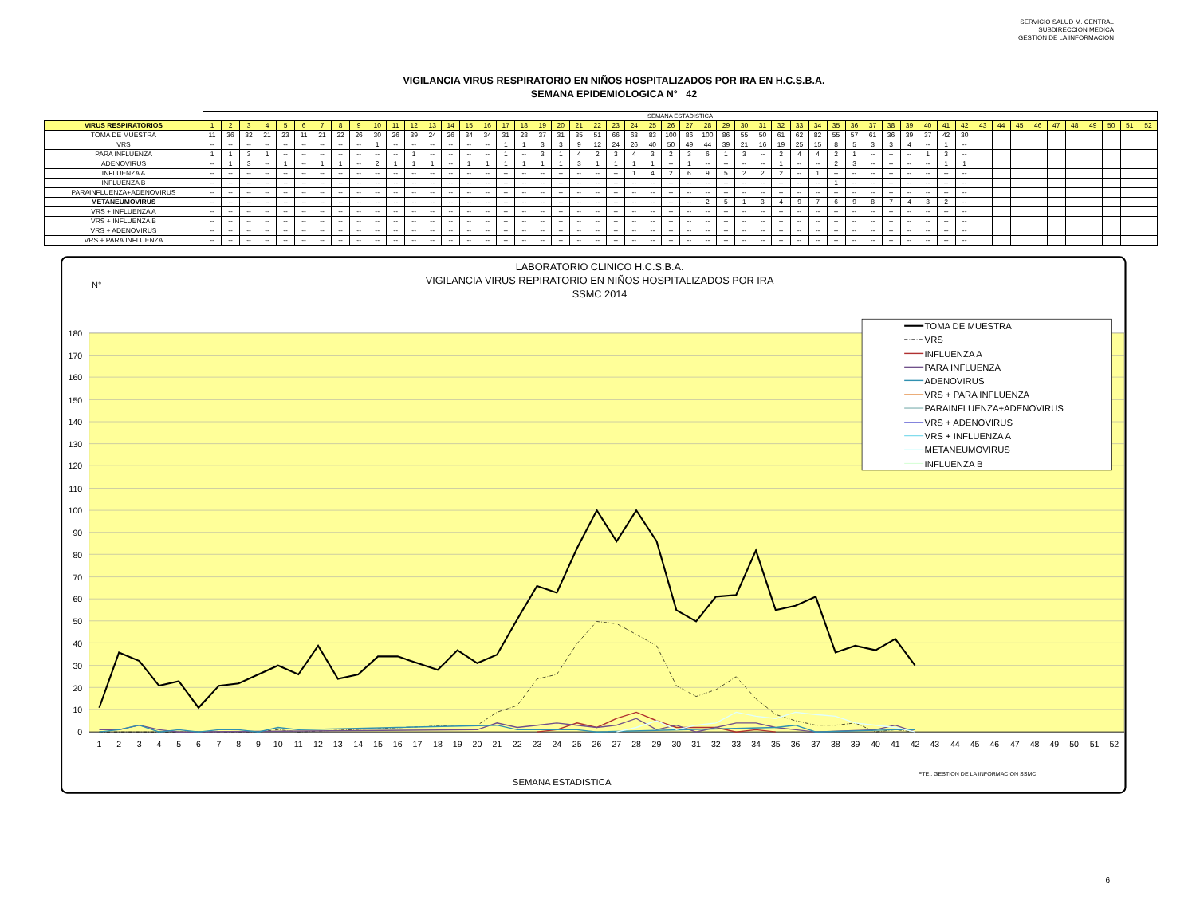SERVICIO SALUD M. CENTRAL
SUBDIRECCION MEDICA
GESTION DE LA INFORMACION
VIGILANCIA VIRUS RESPIRATORIO EN NIÑOS HOSPITALIZADOS POR IRA EN H.C.S.B.A.
SEMANA EPIDEMIOLOGICA N° 42
| | SEMANA ESTADISTICA | | | | | | | | | | | | | | | | | | | | | | | | | | | | | | | | | | | | | | | | | | | | | | | | | | | |
| VIRUS RESPIRATORIOS | 1 | 2 | 3 | 4 | 5 | 6 | 7 | 8 | 9 | 10 | 11 | 12 | 13 | 14 | 15 | 16 | 17 | 18 | 19 | 20 | 21 | 22 | 23 | 24 | 25 | 26 | 27 | 28 | 29 | 30 | 31 | 32 | 33 | 34 | 35 | 36 | 37 | 38 | 39 | 40 | 41 | 42 | 43 | 44 | 45 | 46 | 47 | 48 | 49 | 50 | 51 | 52 |
| TOMA DE MUESTRA | 11 | 36 | 32 | 21 | 23 | 11 | 21 | 22 | 26 | 30 | 26 | 39 | 24 | 26 | 34 | 34 | 31 | 28 | 37 | 31 | 35 | 51 | 66 | 63 | 83 | 100 | 86 | 100 | 86 | 55 | 50 | 61 | 62 | 82 | 55 | 57 | 61 | 36 | 39 | 37 | 42 | 30 | | | | | | | | | | |
| VRS | -- | -- | -- | -- | -- | -- | -- | -- | -- | 1 | -- | -- | -- | -- | -- | -- | 1 | 1 | 3 | 3 | 9 | 12 | 24 | 26 | 40 | 50 | 49 | 44 | 39 | 21 | 16 | 19 | 25 | 15 | 8 | 5 | 3 | 3 | 4 | -- | 1 | -- | | | | | | | | | | |
| PARA INFLUENZA | 1 | 1 | 3 | 1 | -- | -- | -- | -- | -- | -- | -- | 1 | -- | -- | -- | -- | 1 | -- | 3 | 1 | 4 | 2 | 3 | 4 | 3 | 2 | 3 | 6 | 1 | 3 | -- | 2 | 4 | 4 | 2 | 1 | -- | -- | -- | 1 | 3 | -- | | | | | | | | | | |
| ADENOVIRUS | -- | 1 | 3 | -- | 1 | -- | 1 | 1 | -- | 2 | 1 | 1 | 1 | -- | 1 | 1 | 1 | 1 | 1 | 1 | 3 | 1 | 1 | 1 | 1 | -- | 1 | -- | -- | -- | -- | 1 | -- | -- | 2 | 3 | -- | -- | -- | -- | 1 | 1 | | | | | | | | | | |
| INFLUENZA A | -- | -- | -- | -- | -- | -- | -- | -- | -- | -- | -- | -- | -- | -- | -- | -- | -- | -- | -- | -- | -- | -- | -- | 1 | 4 | 2 | 6 | 9 | 5 | 2 | 2 | 2 | -- | 1 | -- | -- | -- | -- | -- | -- | -- | -- | | | | | | | | | | |
| INFLUENZA B | -- | -- | -- | -- | -- | -- | -- | -- | -- | -- | -- | -- | -- | -- | -- | -- | -- | -- | -- | -- | -- | -- | -- | -- | -- | -- | -- | -- | -- | -- | -- | -- | -- | -- | 1 | -- | -- | -- | -- | -- | -- | -- | | | | | | | | | | |
| PARAINFLUENZA+ADENOVIRUS | -- | -- | -- | -- | -- | -- | -- | -- | -- | -- | -- | -- | -- | -- | -- | -- | -- | -- | -- | -- | -- | -- | -- | -- | -- | -- | -- | -- | -- | -- | -- | -- | -- | -- | -- | -- | -- | -- | -- | -- | -- | -- | | | | | | | | | | |
| METANEUMOVIRUS | -- | -- | -- | -- | -- | -- | -- | -- | -- | -- | -- | -- | -- | -- | -- | -- | -- | -- | -- | -- | -- | -- | -- | -- | -- | -- | -- | 2 | 5 | 1 | 3 | 4 | 9 | 7 | 6 | 9 | 8 | 7 | 4 | 3 | 2 | -- | | | | | | | | | | |
| VRS + INFLUENZA A | -- | -- | -- | -- | -- | -- | -- | -- | -- | -- | -- | -- | -- | -- | -- | -- | -- | -- | -- | -- | -- | -- | -- | -- | -- | -- | -- | -- | -- | -- | -- | -- | -- | -- | -- | -- | -- | -- | -- | -- | -- | -- | | | | | | | | | | |
| VRS + INFLUENZA B | -- | -- | -- | -- | -- | -- | -- | -- | -- | -- | -- | -- | -- | -- | -- | -- | -- | -- | -- | -- | -- | -- | -- | -- | -- | -- | -- | -- | -- | -- | -- | -- | -- | -- | -- | -- | -- | -- | -- | -- | -- | -- | | | | | | | | | | |
| VRS + ADENOVIRUS | -- | -- | -- | -- | -- | -- | -- | -- | -- | -- | -- | -- | -- | -- | -- | -- | -- | -- | -- | -- | -- | -- | -- | -- | -- | -- | -- | -- | -- | -- | -- | -- | -- | -- | -- | -- | -- | -- | -- | -- | -- | -- | | | | | | | | | | |
| VRS + PARA INFLUENZA | -- | -- | -- | -- | -- | -- | -- | -- | -- | -- | -- | -- | -- | -- | -- | -- | -- | -- | -- | -- | -- | -- | -- | -- | -- | -- | -- | -- | -- | -- | -- | -- | -- | -- | -- | -- | -- | -- | -- | -- | -- | -- | | | | | | | | | | |
LABORATORIO CLINICO H.C.S.B.A.
VIGILANCIA VIRUS REPIRATORIO EN NIÑOS HOSPITALIZADOS POR IRA
SSMC 2014
N°
180
170
160
150
140
130
120
110
100
90
80
70
60
50
40
30
20
10
0
1
2
3
4
5
6
7
8
9
10
11
12
13
14
15
16
17
18
19
20
21
22
23
24
25
26
27
28
29
30
31
32
33
34
35
36
37
38
39
40
41
42
43
44
45
46
47
48
49
50
51
52
TOMA DE MUESTRA
VRS
INFLUENZA A
PARA INFLUENZA
ADENOVIRUS
VRS + PARA INFLUENZA
PARAINFLUENZA+ADENOVIRUS
VRS + ADENOVIRUS
VRS + INFLUENZA A
METANEUMOVIRUS
INFLUENZA B
FTE,: GESTION DE LA INFORMACION SSMC
SEMANA ESTADISTICA
6